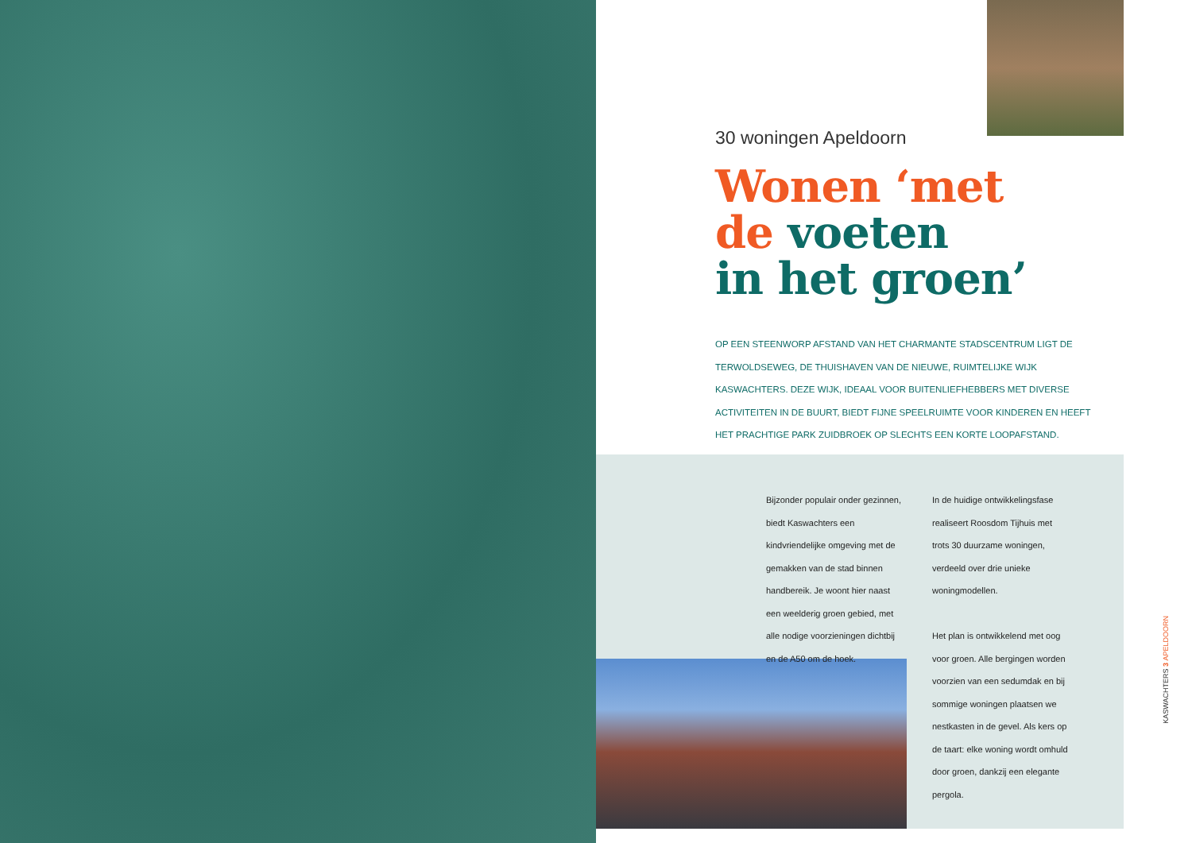30 woningen Apeldoorn
Wonen ‘met
de voeten
in het groen’
OP EEN STEENWORP AFSTAND VAN HET CHARMANTE STADSCENTRUM LIGT DE TERWOLDSEWEG, DE THUISHAVEN VAN DE NIEUWE, RUIMTELIJKE WIJK KASWACHTERS. DEZE WIJK, IDEAAL VOOR BUITENLIEFHEBBERS MET DIVERSE ACTIVITEITEN IN DE BUURT, BIEDT FIJNE SPEELRUIMTE VOOR KINDEREN EN HEEFT HET PRACHTIGE PARK ZUIDBROEK OP SLECHTS EEN KORTE LOOPAFSTAND.
Bijzonder populair onder gezinnen, biedt Kaswachters een kindvriendelijke omgeving met de gemakken van de stad binnen handbereik. Je woont hier naast een weelderig groen gebied, met alle nodige voorzieningen dichtbij en de A50 om de hoek.
In de huidige ontwikkelingsfase realiseert Roosdom Tijhuis met trots 30 duurzame woningen, verdeeld over drie unieke woningmodellen.
Het plan is ontwikkelend met oog voor groen. Alle bergingen worden voorzien van een sedumdak en bij sommige woningen plaatsen we nestkasten in de gevel. Als kers op de taart: elke woning wordt omhuld door groen, dankzij een elegante pergola.
KASWACHTERS 3 APELDOORN